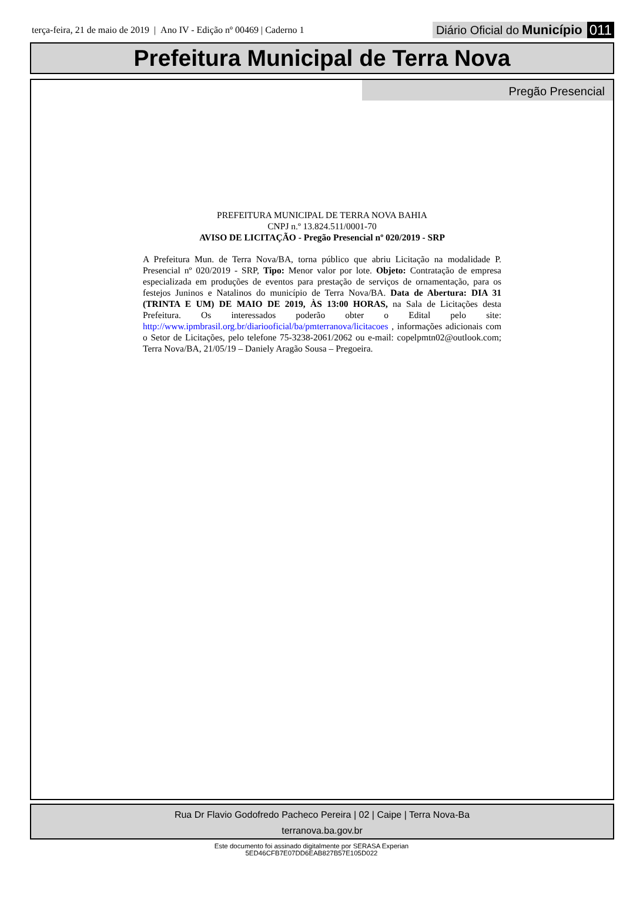terça-feira, 21 de maio de 2019 | Ano IV - Edição nº 00469 | Caderno 1
Diário Oficial do Município 011
Prefeitura Municipal de Terra Nova
Pregão Presencial
PREFEITURA MUNICIPAL DE TERRA NOVA BAHIA
CNPJ n.º 13.824.511/0001-70
AVISO DE LICITAÇÃO - Pregão Presencial nº 020/2019 - SRP
A Prefeitura Mun. de Terra Nova/BA, torna público que abriu Licitação na modalidade P. Presencial nº 020/2019 - SRP, Tipo: Menor valor por lote. Objeto: Contratação de empresa especializada em produções de eventos para prestação de serviços de ornamentação, para os festejos Juninos e Natalinos do município de Terra Nova/BA. Data de Abertura: DIA 31 (TRINTA E UM) DE MAIO DE 2019, ÀS 13:00 HORAS, na Sala de Licitações desta Prefeitura. Os interessados poderão obter o Edital pelo site: http://www.ipmbrasil.org.br/diariooficial/ba/pmterranova/licitacoes , informações adicionais com o Setor de Licitações, pelo telefone 75-3238-2061/2062 ou e-mail: copelpmtn02@outlook.com; Terra Nova/BA, 21/05/19 – Daniely Aragão Sousa – Pregoeira.
Rua Dr Flavio Godofredo Pacheco Pereira | 02 | Caipe | Terra Nova-Ba
terranova.ba.gov.br
Este documento foi assinado digitalmente por SERASA Experian
5ED46CFB7E07DD6EAB827B57E105D022